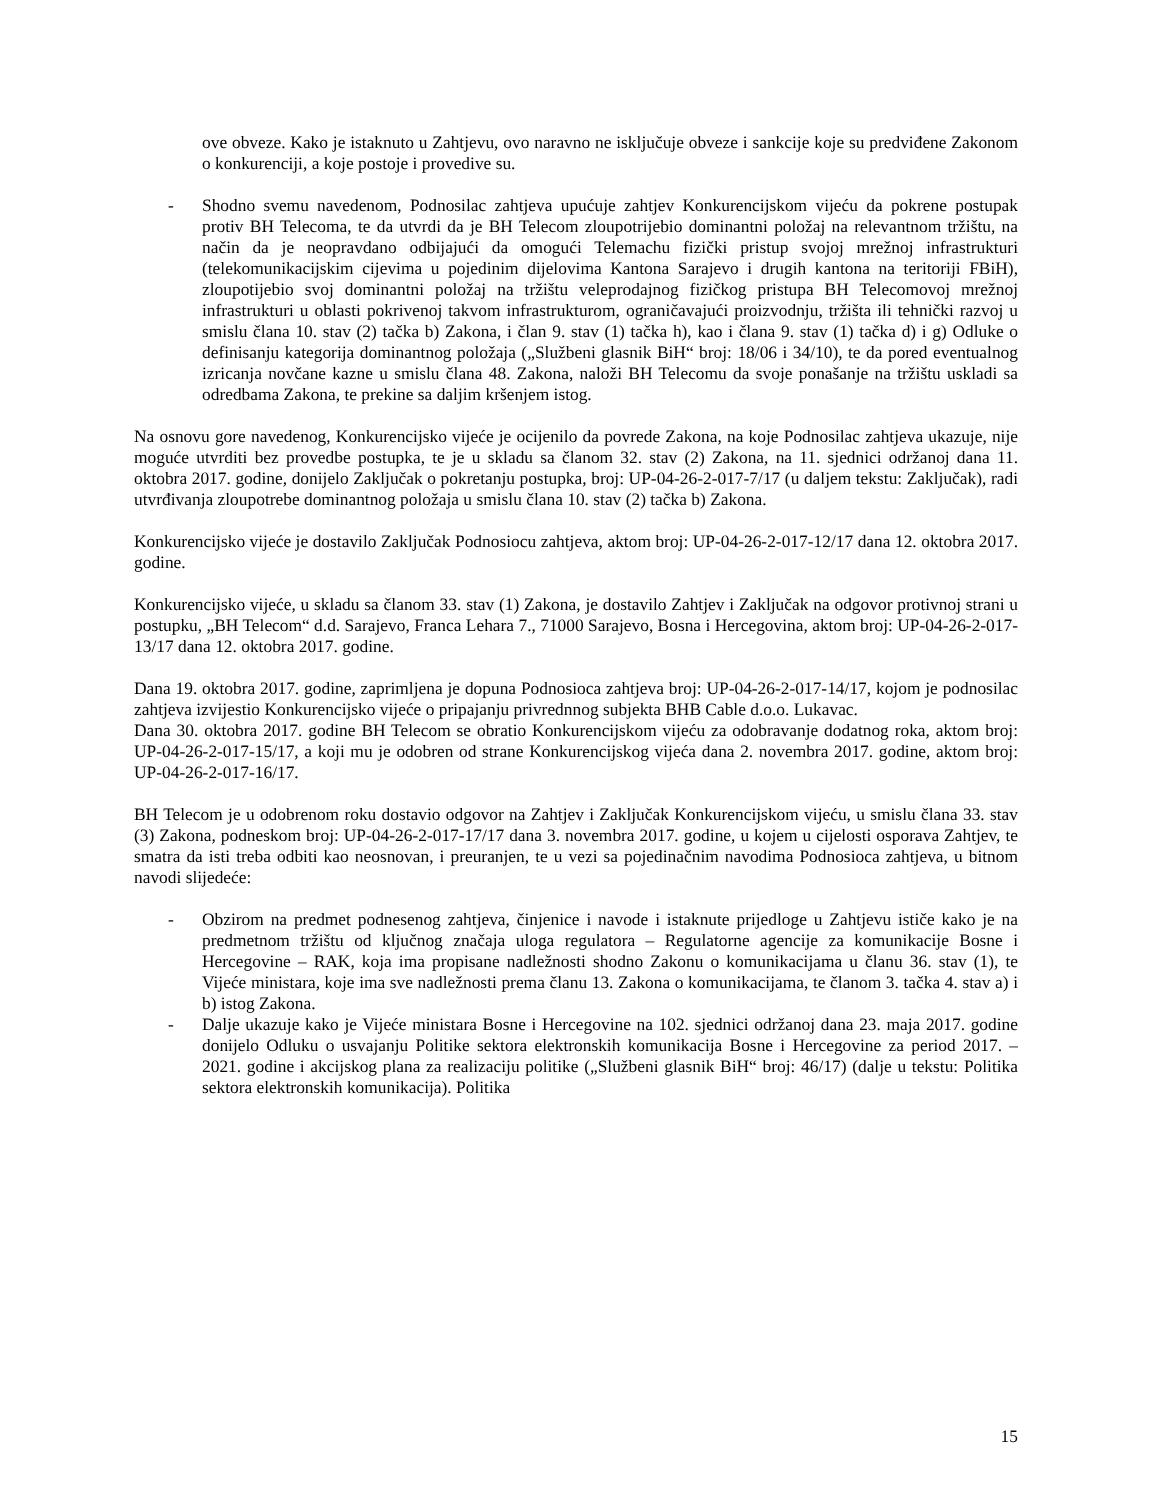ove obveze. Kako je istaknuto u Zahtjevu, ovo naravno ne isključuje obveze i sankcije koje su predviđene Zakonom o konkurenciji, a koje postoje i provedive su.
- Shodno svemu navedenom, Podnosilac zahtjeva upućuje zahtjev Konkurencijskom vijeću da pokrene postupak protiv BH Telecoma, te da utvrdi da je BH Telecom zloupotrijebio dominantni položaj na relevantnom tržištu, na način da je neopravdano odbijajući da omogući Telemachu fizički pristup svojoj mrežnoj infrastrukturi (telekomunikacijskim cijevima u pojedinim dijelovima Kantona Sarajevo i drugih kantona na teritoriji FBiH), zloupotijebio svoj dominantni položaj na tržištu veleprodajnog fizičkog pristupa BH Telecomovoj mrežnoj infrastrukturi u oblasti pokrivenoj takvom infrastrukturom, ograničavajući proizvodnju, tržišta ili tehnički razvoj u smislu člana 10. stav (2) tačka b) Zakona, i član 9. stav (1) tačka h), kao i člana 9. stav (1) tačka d) i g) Odluke o definisanju kategorija dominantnog položaja („Službeni glasnik BiH“ broj: 18/06 i 34/10), te da pored eventualnog izricanja novčane kazne u smislu člana 48. Zakona, naloži BH Telecomu da svoje ponašanje na tržištu uskladi sa odredbama Zakona, te prekine sa daljim kršenjem istog.
Na osnovu gore navedenog, Konkurencijsko vijeće je ocijenilo da povrede Zakona, na koje Podnosilac zahtjeva ukazuje, nije moguće utvrditi bez provedbe postupka, te je u skladu sa članom 32. stav (2) Zakona, na 11. sjednici održanoj dana 11. oktobra 2017. godine, donijelo Zaključak o pokretanju postupka, broj: UP-04-26-2-017-7/17 (u daljem tekstu: Zaključak), radi utvrđivanja zloupotrebe dominantnog položaja u smislu člana 10. stav (2) tačka b) Zakona.
Konkurencijsko vijeće je dostavilo Zaključak Podnosiocu zahtjeva, aktom broj: UP-04-26-2-017-12/17 dana 12. oktobra 2017. godine.
Konkurencijsko vijeće, u skladu sa članom 33. stav (1) Zakona, je dostavilo Zahtjev i Zaključak na odgovor protivnoj strani u postupku, „BH Telecom“ d.d. Sarajevo, Franca Lehara 7., 71000 Sarajevo, Bosna i Hercegovina, aktom broj: UP-04-26-2-017-13/17 dana 12. oktobra 2017. godine.
Dana 19. oktobra 2017. godine, zaprimljena je dopuna Podnosioca zahtjeva broj: UP-04-26-2-017-14/17, kojom je podnosilac zahtjeva izvijestio Konkurencijsko vijeće o pripajanju privrednnog subjekta BHB Cable d.o.o. Lukavac.
Dana 30. oktobra 2017. godine BH Telecom se obratio Konkurencijskom vijeću za odobravanje dodatnog roka, aktom broj: UP-04-26-2-017-15/17, a koji mu je odobren od strane Konkurencijskog vijeća dana 2. novembra 2017. godine, aktom broj: UP-04-26-2-017-16/17.
BH Telecom je u odobrenom roku dostavio odgovor na Zahtjev i Zaključak Konkurencijskom vijeću, u smislu člana 33. stav (3) Zakona, podneskom broj: UP-04-26-2-017-17/17 dana 3. novembra 2017. godine, u kojem u cijelosti osporava Zahtjev, te smatra da isti treba odbiti kao neosnovan, i preuranjen, te u vezi sa pojedinačnim navodima Podnosioca zahtjeva, u bitnom navodi slijedeće:
- Obzirom na predmet podnesenog zahtjeva, činjenice i navode i istaknute prijedloge u Zahtjevu ističe kako je na predmetnom tržištu od ključnog značaja uloga regulatora – Regulatorne agencije za komunikacije Bosne i Hercegovine – RAK, koja ima propisane nadležnosti shodno Zakonu o komunikacijama u članu 36. stav (1), te Vijeće ministara, koje ima sve nadležnosti prema članu 13. Zakona o komunikacijama, te članom 3. tačka 4. stav a) i b) istog Zakona.
- Dalje ukazuje kako je Vijeće ministara Bosne i Hercegovine na 102. sjednici održanoj dana 23. maja 2017. godine donijelo Odluku o usvajanju Politike sektora elektronskih komunikacija Bosne i Hercegovine za period 2017. – 2021. godine i akcijskog plana za realizaciju politike („Službeni glasnik BiH“ broj: 46/17) (dalje u tekstu: Politika sektora elektronskih komunikacija). Politika
15